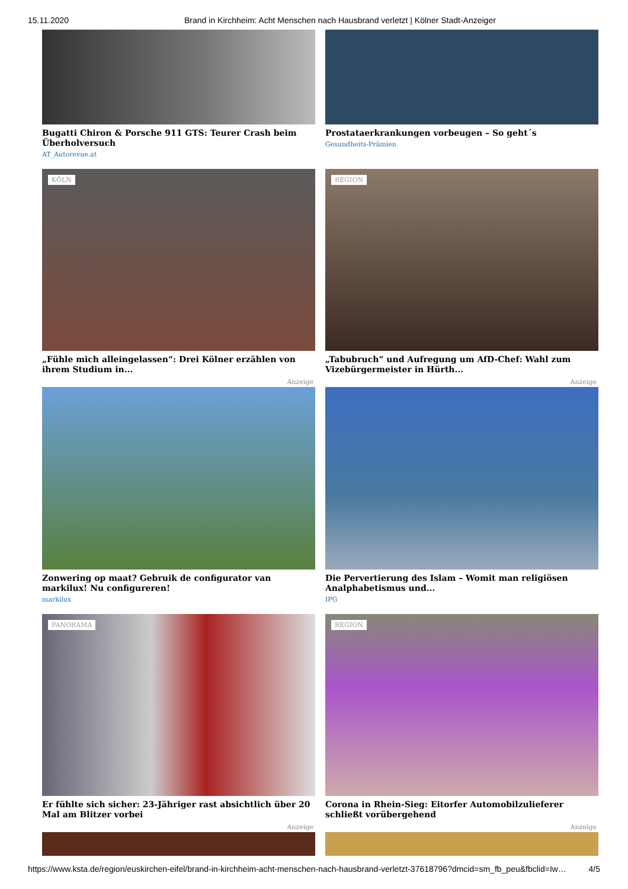15.11.2020 Brand in Kirchheim: Acht Menschen nach Hausbrand verletzt | Kölner Stadt-Anzeiger
Bugatti Chiron & Porsche 911 GTS: Teurer Crash beim Überholversuch
AT_Autorevue.at
Prostataerkrankungen vorbeugen – So geht´s
Gesundheits-Prämien
KÖLN
„Fühle mich alleingelassen“: Drei Kölner erzählen von ihrem Studium in...
Anzeige
REGION
„Tabubruch“ und Aufregung um AfD-Chef: Wahl zum Vizebürgermeister in Hürth...
Anzeige
Zonwering op maat? Gebruik de configurator van markilux! Nu configureren!
markilux
Die Pervertierung des Islam – Womit man religiösen Analphabetismus und...
IPG
PANORAMA
Er fühlte sich sicher: 23-Jähriger rast absichtlich über 20 Mal am Blitzer vorbei
Anzeige
REGION
Corona in Rhein-Sieg: Eitorfer Automobilzulieferer schließt vorübergehend
Anzeige
https://www.ksta.de/region/euskirchen-eifel/brand-in-kirchheim-acht-menschen-nach-hausbrand-verletzt-37618796?dmcid=sm_fb_peu&fbclid=Iw… 4/5